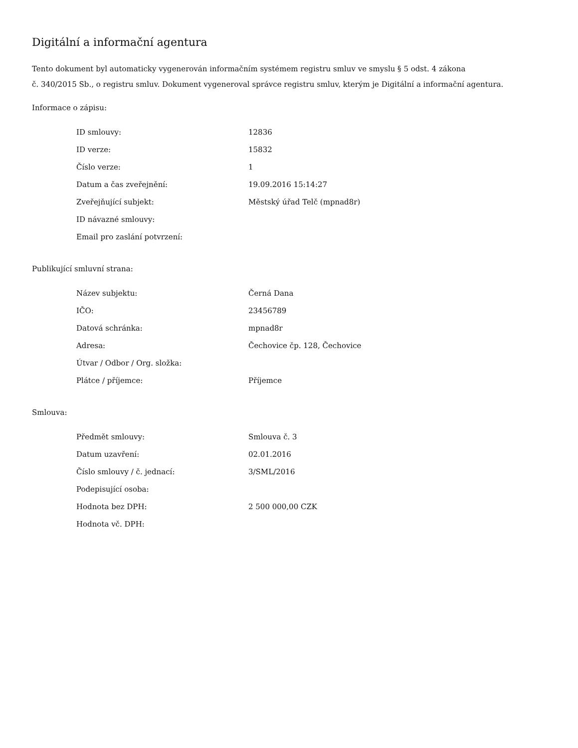Digitální a informační agentura
Tento dokument byl automaticky vygenerován informačním systémem registru smluv ve smyslu § 5 odst. 4 zákona
č. 340/2015 Sb., o registru smluv. Dokument vygeneroval správce registru smluv, kterým je Digitální a informační agentura.
Informace o zápisu:
| ID smlouvy: | 12836 |
| ID verze: | 15832 |
| Číslo verze: | 1 |
| Datum a čas zveřejnění: | 19.09.2016 15:14:27 |
| Zveřejňující subjekt: | Městský úřad Telč (mpnad8r) |
| ID návazné smlouvy: | |
| Email pro zaslání potvrzení: | |
Publikující smluvní strana:
| Název subjektu: | Černá Dana |
| IČO: | 23456789 |
| Datová schránka: | mpnad8r |
| Adresa: | Čechovice čp. 128, Čechovice |
| Útvar / Odbor / Org. složka: | |
| Plátce / příjemce: | Příjemce |
Smlouva:
| Předmět smlouvy: | Smlouva č. 3 |
| Datum uzavření: | 02.01.2016 |
| Číslo smlouvy / č. jednací: | 3/SML/2016 |
| Podepisující osoba: | |
| Hodnota bez DPH: | 2 500 000,00 CZK |
| Hodnota vč. DPH: | |